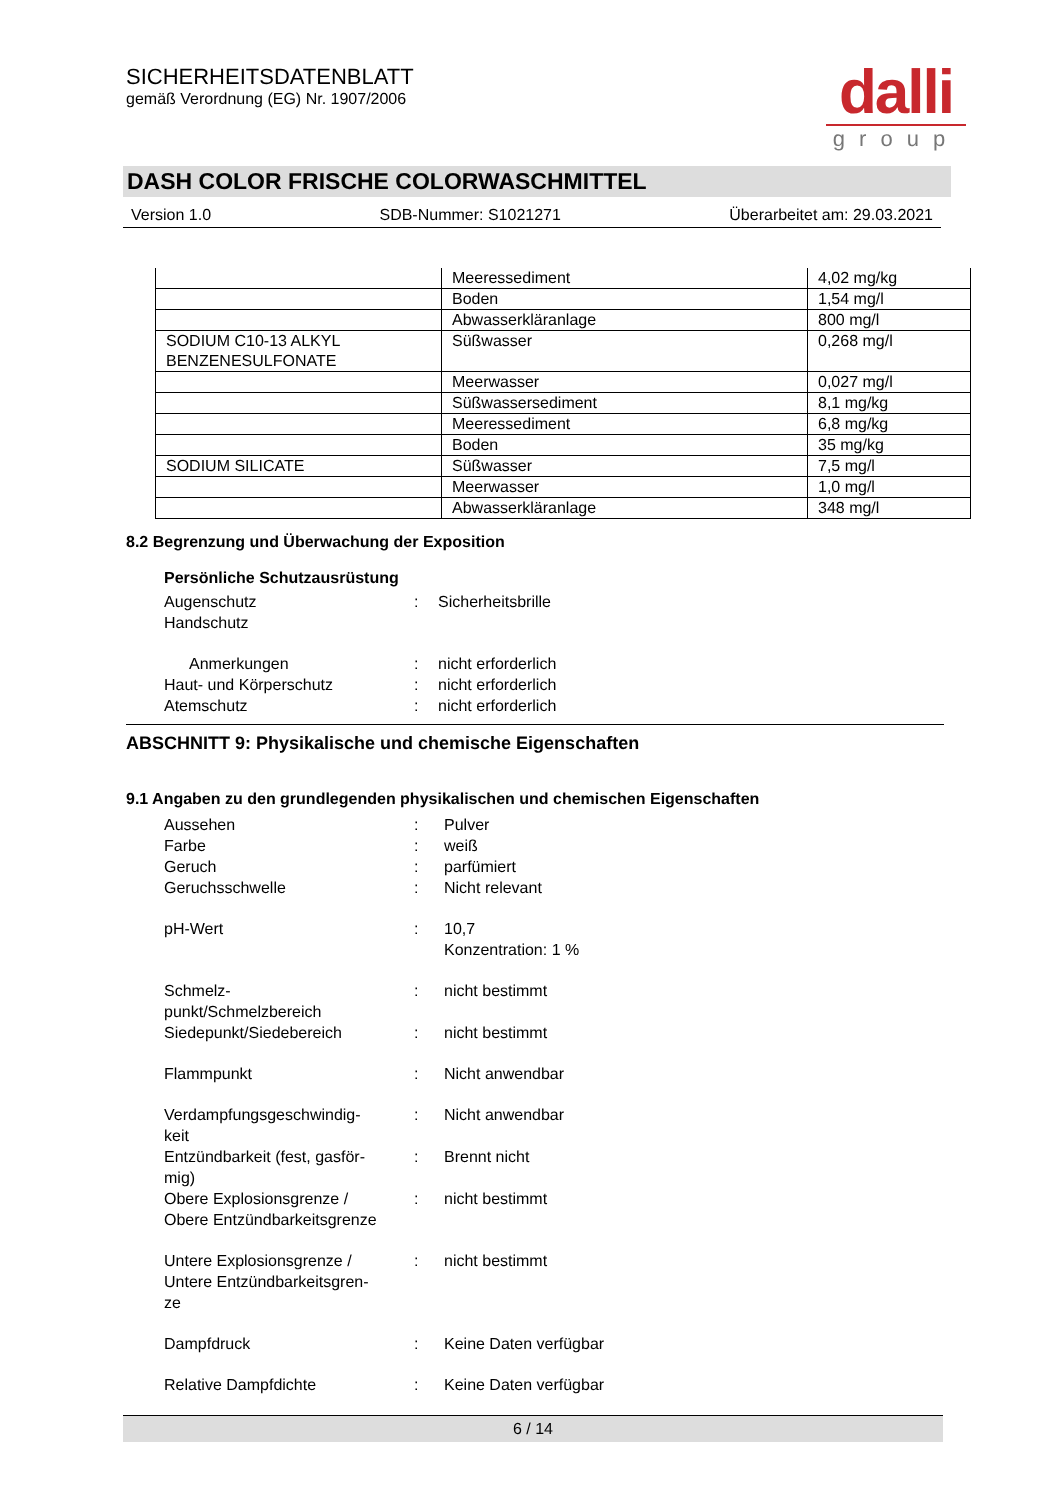SICHERHEITSDATENBLATT
gemäß Verordnung (EG) Nr. 1907/2006
dalli
group
DASH COLOR FRISCHE COLORWASCHMITTEL
Version 1.0 SDB-Nummer: S1021271 Überarbeitet am: 29.03.2021
| | Meeressediment | 4,02 mg/kg |
| | Boden | 1,54 mg/l |
| | Abwasserkläranlage | 800 mg/l |
| SODIUM C10-13 ALKYL BENZENESULFONATE | Süßwasser | 0,268 mg/l |
| | Meerwasser | 0,027 mg/l |
| | Süßwassersediment | 8,1 mg/kg |
| | Meeressediment | 6,8 mg/kg |
| | Boden | 35 mg/kg |
| SODIUM SILICATE | Süßwasser | 7,5 mg/l |
| | Meerwasser | 1,0 mg/l |
| | Abwasserkläranlage | 348 mg/l |
8.2 Begrenzung und Überwachung der Exposition
Persönliche Schutzausrüstung
Augenschutz
:
Sicherheitsbrille
Handschutz
Anmerkungen
:
nicht erforderlich
Haut- und Körperschutz
:
nicht erforderlich
Atemschutz
:
nicht erforderlich
ABSCHNITT 9: Physikalische und chemische Eigenschaften
9.1 Angaben zu den grundlegenden physikalischen und chemischen Eigenschaften
Aussehen
:
Pulver
Farbe
:
weiß
Geruch
:
parfümiert
Geruchsschwelle
:
Nicht relevant
pH-Wert
:
10,7
Konzentration: 1 %
Schmelz-
punkt/Schmelzbereich
:
nicht bestimmt
Siedepunkt/Siedebereich
:
nicht bestimmt
Flammpunkt
:
Nicht anwendbar
Verdampfungsgeschwindig-
keit
:
Nicht anwendbar
Entzündbarkeit (fest, gasför-
mig)
:
Brennt nicht
Obere Explosionsgrenze /
Obere Entzündbarkeitsgrenze
:
nicht bestimmt
Untere Explosionsgrenze /
Untere Entzündbarkeitsgren-
ze
:
nicht bestimmt
Dampfdruck
:
Keine Daten verfügbar
Relative Dampfdichte
:
Keine Daten verfügbar
6 / 14